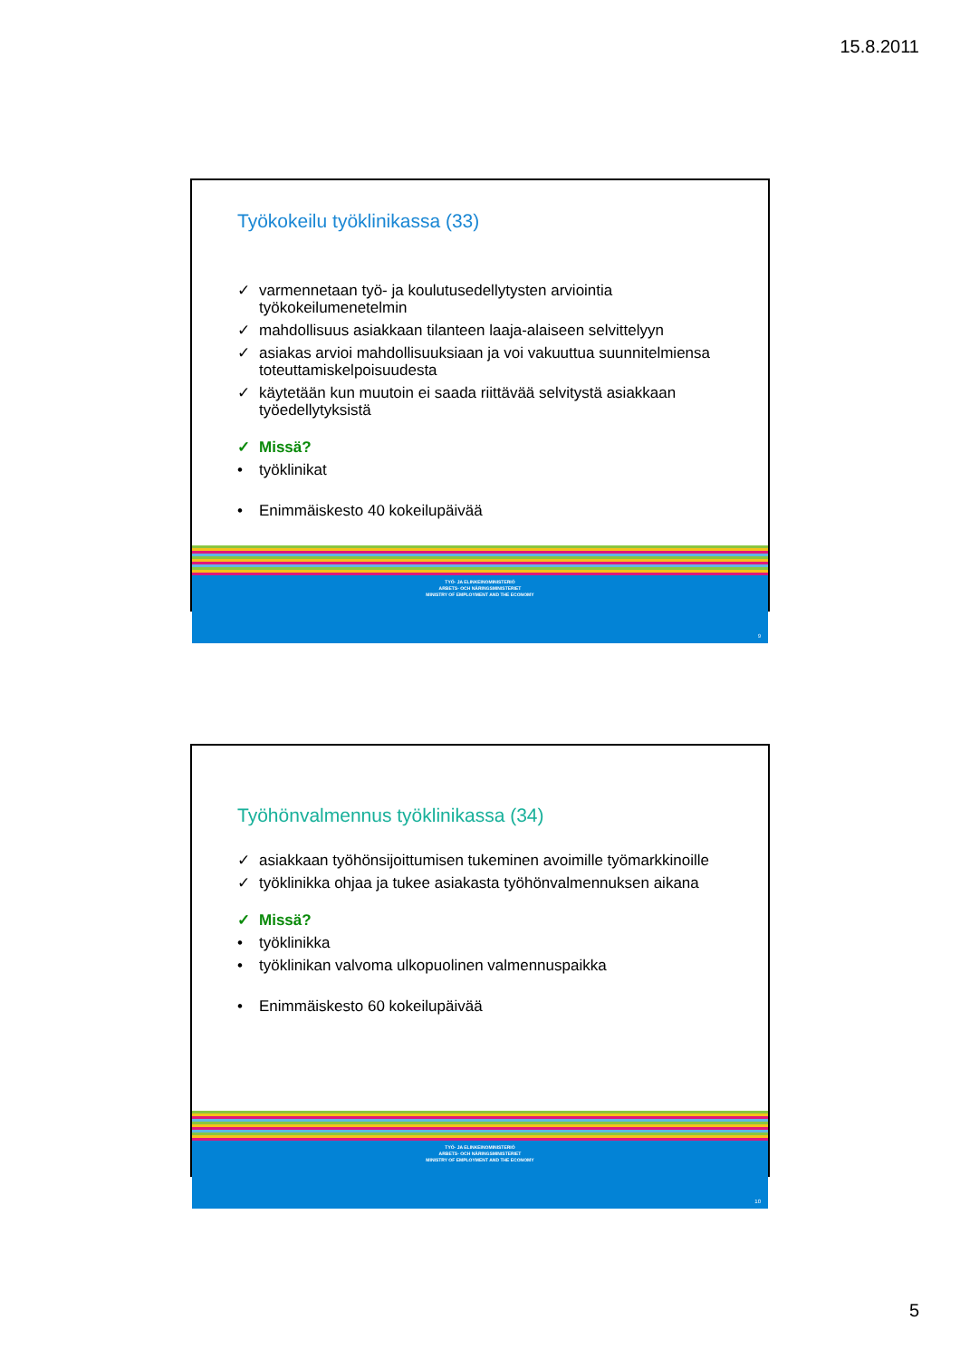15.8.2011
Työkokeilu työklinikassa (33)
✓ varmennetaan työ- ja koulutusedellytysten arviointia työkokeilumenetelmin
✓ mahdollisuus asiakkaan tilanteen laaja-alaiseen selvittelyyn
✓ asiakas arvioi mahdollisuuksiaan ja voi vakuuttua suunnitelmiensa toteuttamiskelpoisuudesta
✓ käytetään kun muutoin ei saada riittävää selvitystä asiakkaan työedellytyksistä
✓ Missä?
• työklinikat
• Enimmäiskesto 40 kokeilupäivää
TYÖ- JA ELINKEINOMINISTERIÖ
ARBETS- OCH NÄRINGSMINISTERIET
MINISTRY OF EMPLOYMENT AND THE ECONOMY
9
Työhönvalmennus työklinikassa (34)
✓ asiakkaan työhönsijoittumisen tukeminen avoimille työmarkkinoille
✓ työklinikka ohjaa ja tukee asiakasta työhönvalmennuksen aikana
✓ Missä?
• työklinikka
• työklinikan valvoma ulkopuolinen valmennuspaikka
• Enimmäiskesto 60 kokeilupäivää
TYÖ- JA ELINKEINOMINISTERIÖ
ARBETS- OCH NÄRINGSMINISTERIET
MINISTRY OF EMPLOYMENT AND THE ECONOMY
10
5